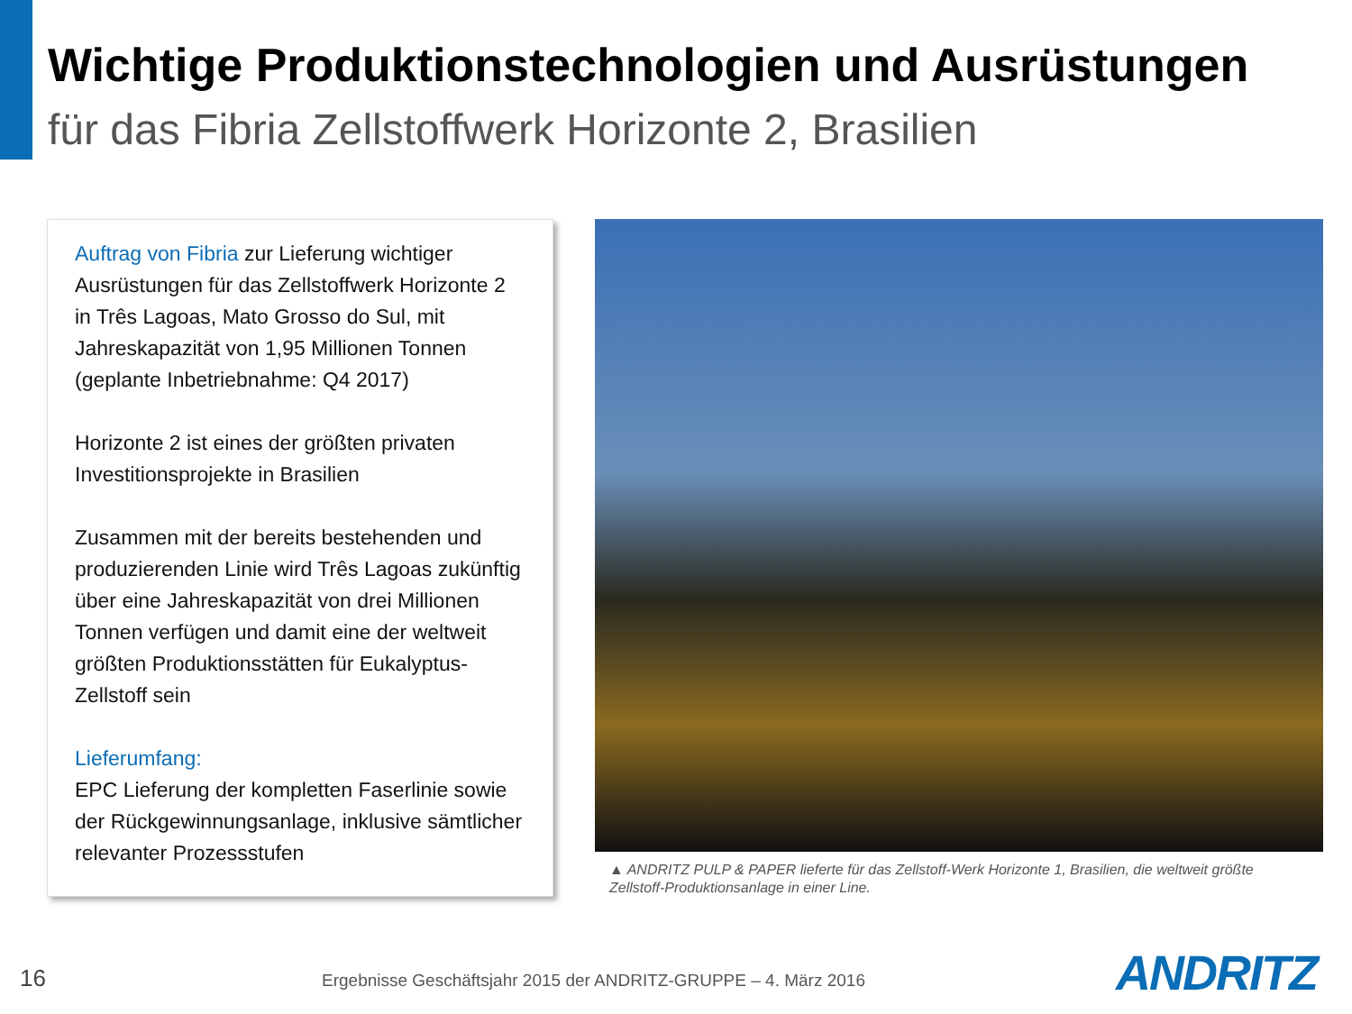Wichtige Produktionstechnologien und Ausrüstungen
für das Fibria Zellstoffwerk Horizonte 2, Brasilien
Auftrag von Fibria zur Lieferung wichtiger Ausrüstungen für das Zellstoffwerk Horizonte 2 in Três Lagoas, Mato Grosso do Sul, mit Jahreskapazität von 1,95 Millionen Tonnen (geplante Inbetriebnahme: Q4 2017)
Horizonte 2 ist eines der größten privaten Investitionsprojekte in Brasilien
Zusammen mit der bereits bestehenden und produzierenden Linie wird Três Lagoas zukünftig über eine Jahreskapazität von drei Millionen Tonnen verfügen und damit eine der weltweit größten Produktionsstätten für Eukalyptus-Zellstoff sein
Lieferumfang:
EPC Lieferung der kompletten Faserlinie sowie der Rückgewinnungsanlage, inklusive sämtlicher relevanter Prozessstufen
▲ ANDRITZ PULP & PAPER lieferte für das Zellstoff-Werk Horizonte 1, Brasilien, die weltweit größte Zellstoff-Produktionsanlage in einer Line.
16
Ergebnisse Geschäftsjahr 2015 der ANDRITZ-GRUPPE – 4. März 2016
ANDRITZ